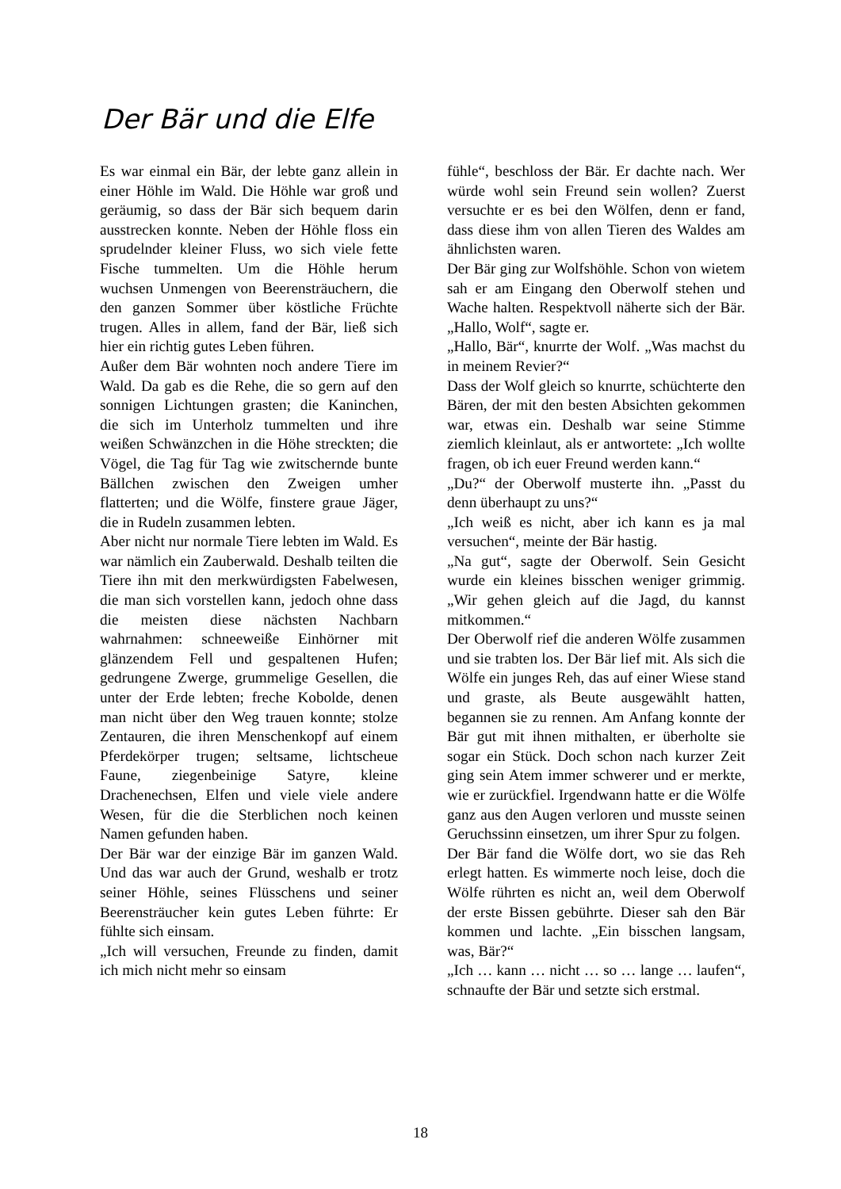Der Bär und die Elfe
Es war einmal ein Bär, der lebte ganz allein in einer Höhle im Wald. Die Höhle war groß und geräumig, so dass der Bär sich bequem darin ausstrecken konnte. Neben der Höhle floss ein sprudelnder kleiner Fluss, wo sich viele fette Fische tummelten. Um die Höhle herum wuchsen Unmengen von Beerensträuchern, die den ganzen Sommer über köstliche Früchte trugen. Alles in allem, fand der Bär, ließ sich hier ein richtig gutes Leben führen.
Außer dem Bär wohnten noch andere Tiere im Wald. Da gab es die Rehe, die so gern auf den sonnigen Lichtungen grasten; die Kaninchen, die sich im Unterholz tummelten und ihre weißen Schwänzchen in die Höhe streckten; die Vögel, die Tag für Tag wie zwitschernde bunte Bällchen zwischen den Zweigen umher flatterten; und die Wölfe, finstere graue Jäger, die in Rudeln zusammen lebten.
Aber nicht nur normale Tiere lebten im Wald. Es war nämlich ein Zauberwald. Deshalb teilten die Tiere ihn mit den merkwürdigsten Fabelwesen, die man sich vorstellen kann, jedoch ohne dass die meisten diese nächsten Nachbarn wahrnahmen: schneeweiße Einhörner mit glänzendem Fell und gespaltenen Hufen; gedrungene Zwerge, grummelige Gesellen, die unter der Erde lebten; freche Kobolde, denen man nicht über den Weg trauen konnte; stolze Zentauren, die ihren Menschenkopf auf einem Pferdekörper trugen; seltsame, lichtscheue Faune, ziegenbeinige Satyre, kleine Drachenechsen, Elfen und viele viele andere Wesen, für die die Sterblichen noch keinen Namen gefunden haben.
Der Bär war der einzige Bär im ganzen Wald. Und das war auch der Grund, weshalb er trotz seiner Höhle, seines Flüsschens und seiner Beerensträucher kein gutes Leben führte: Er fühlte sich einsam.
„Ich will versuchen, Freunde zu finden, damit ich mich nicht mehr so einsam
fühle“, beschloss der Bär. Er dachte nach. Wer würde wohl sein Freund sein wollen? Zuerst versuchte er es bei den Wölfen, denn er fand, dass diese ihm von allen Tieren des Waldes am ähnlichsten waren.
Der Bär ging zur Wolfshöhle. Schon von wietem sah er am Eingang den Oberwolf stehen und Wache halten. Respektvoll näherte sich der Bär. „Hallo, Wolf“, sagte er.
„Hallo, Bär“, knurrte der Wolf. „Was machst du in meinem Revier?“
Dass der Wolf gleich so knurrte, schüchterte den Bären, der mit den besten Absichten gekommen war, etwas ein. Deshalb war seine Stimme ziemlich kleinlaut, als er antwortete: „Ich wollte fragen, ob ich euer Freund werden kann.“
„Du?“ der Oberwolf musterte ihn. „Passt du denn überhaupt zu uns?“
„Ich weiß es nicht, aber ich kann es ja mal versuchen“, meinte der Bär hastig.
„Na gut“, sagte der Oberwolf. Sein Gesicht wurde ein kleines bisschen weniger grimmig. „Wir gehen gleich auf die Jagd, du kannst mitkommen.“
Der Oberwolf rief die anderen Wölfe zusammen und sie trabten los. Der Bär lief mit. Als sich die Wölfe ein junges Reh, das auf einer Wiese stand und graste, als Beute ausgewählt hatten, begannen sie zu rennen. Am Anfang konnte der Bär gut mit ihnen mithalten, er überholte sie sogar ein Stück. Doch schon nach kurzer Zeit ging sein Atem immer schwerer und er merkte, wie er zurückfiel. Irgendwann hatte er die Wölfe ganz aus den Augen verloren und musste seinen Geruchssinn einsetzen, um ihrer Spur zu folgen.
Der Bär fand die Wölfe dort, wo sie das Reh erlegt hatten. Es wimmerte noch leise, doch die Wölfe rührten es nicht an, weil dem Oberwolf der erste Bissen gebührte. Dieser sah den Bär kommen und lachte. „Ein bisschen langsam, was, Bär?“
„Ich … kann … nicht … so … lange … laufen“, schnaufte der Bär und setzte sich erstmal.
18